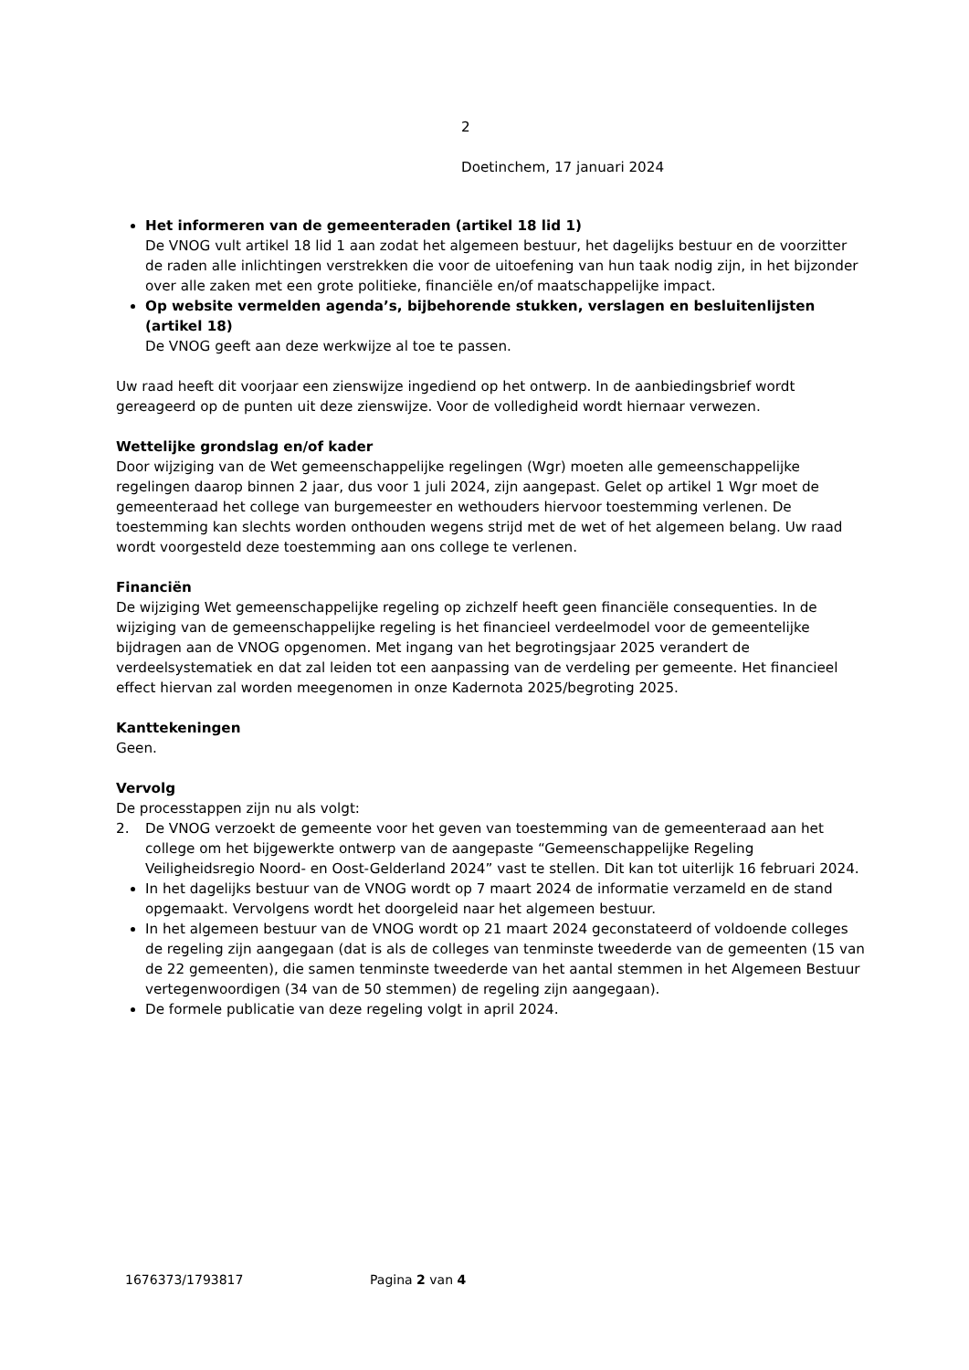2
Doetinchem, 17 januari 2024
Het informeren van de gemeenteraden (artikel 18 lid 1)
De VNOG vult artikel 18 lid 1 aan zodat het algemeen bestuur, het dagelijks bestuur en de voorzitter de raden alle inlichtingen verstrekken die voor de uitoefening van hun taak nodig zijn, in het bijzonder over alle zaken met een grote politieke, financiële en/of maatschappelijke impact.
Op website vermelden agenda’s, bijbehorende stukken, verslagen en besluitenlijsten (artikel 18)
De VNOG geeft aan deze werkwijze al toe te passen.
Uw raad heeft dit voorjaar een zienswijze ingediend op het ontwerp. In de aanbiedingsbrief wordt gereageerd op de punten uit deze zienswijze. Voor de volledigheid wordt hiernaar verwezen.
Wettelijke grondslag en/of kader
Door wijziging van de Wet gemeenschappelijke regelingen (Wgr) moeten alle gemeenschappelijke regelingen daarop binnen 2 jaar, dus voor 1 juli 2024, zijn aangepast. Gelet op artikel 1 Wgr moet de gemeenteraad het college van burgemeester en wethouders hiervoor toestemming verlenen. De toestemming kan slechts worden onthouden wegens strijd met de wet of het algemeen belang. Uw raad wordt voorgesteld deze toestemming aan ons college te verlenen.
Financiën
De wijziging Wet gemeenschappelijke regeling op zichzelf heeft geen financiële consequenties. In de wijziging van de gemeenschappelijke regeling is het financieel verdeelmodel voor de gemeentelijke bijdragen aan de VNOG opgenomen. Met ingang van het begrotingsjaar 2025 verandert de verdeelsystematiek en dat zal leiden tot een aanpassing van de verdeling per gemeente. Het financieel effect hiervan zal worden meegenomen in onze Kadernota 2025/begroting 2025.
Kanttekeningen
Geen.
Vervolg
De processtappen zijn nu als volgt:
2. De VNOG verzoekt de gemeente voor het geven van toestemming van de gemeenteraad aan het college om het bijgewerkte ontwerp van de aangepaste “Gemeenschappelijke Regeling Veiligheidsregio Noord- en Oost-Gelderland 2024” vast te stellen. Dit kan tot uiterlijk 16 februari 2024.
In het dagelijks bestuur van de VNOG wordt op 7 maart 2024 de informatie verzameld en de stand opgemaakt. Vervolgens wordt het doorgeleid naar het algemeen bestuur.
In het algemeen bestuur van de VNOG wordt op 21 maart 2024 geconstateerd of voldoende colleges de regeling zijn aangegaan (dat is als de colleges van tenminste tweederde van de gemeenten (15 van de 22 gemeenten), die samen tenminste tweederde van het aantal stemmen in het Algemeen Bestuur vertegenwoordigen (34 van de 50 stemmen) de regeling zijn aangegaan).
De formele publicatie van deze regeling volgt in april 2024.
1676373/1793817 Pagina 2 van 4